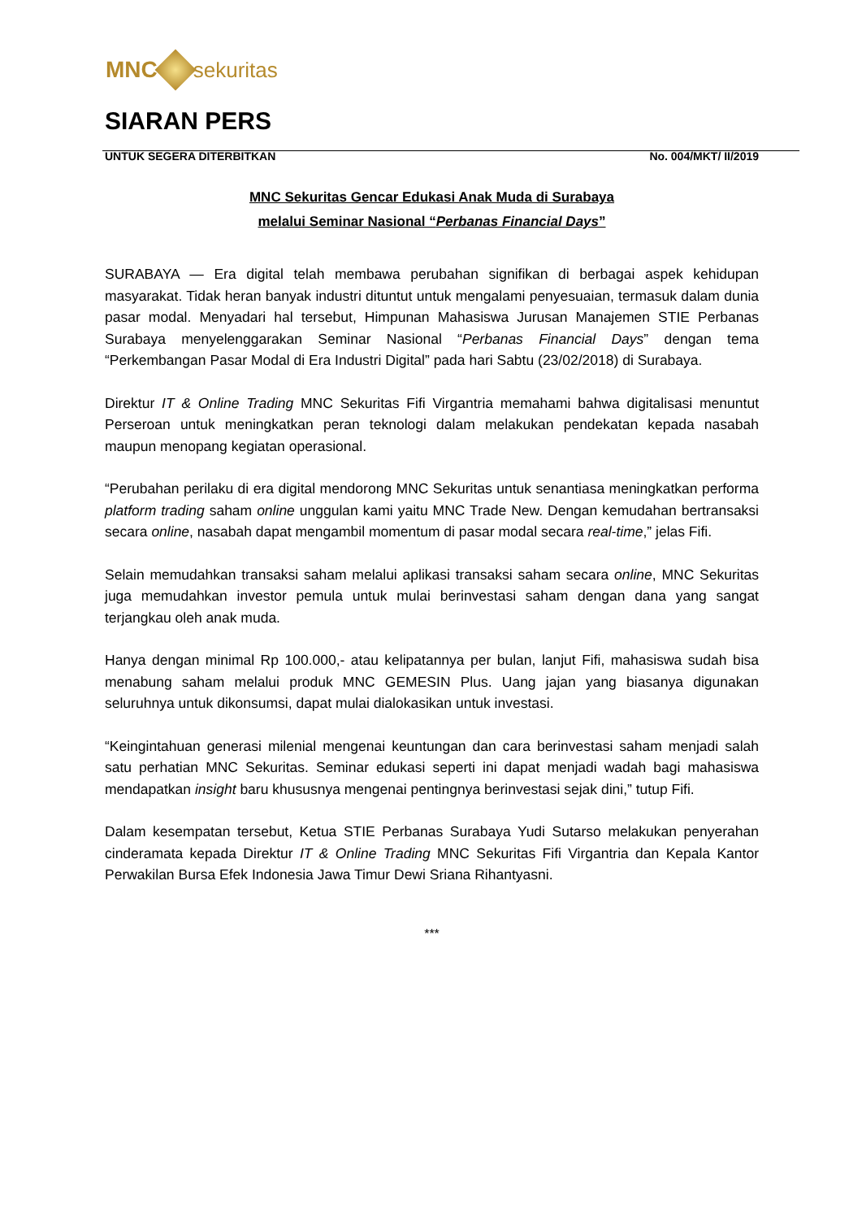MNC sekuritas
SIARAN PERS
UNTUK SEGERA DITERBITKAN No. 004/MKT/ II/2019
MNC Sekuritas Gencar Edukasi Anak Muda di Surabaya
melalui Seminar Nasional “Perbanas Financial Days”
SURABAYA — Era digital telah membawa perubahan signifikan di berbagai aspek kehidupan masyarakat. Tidak heran banyak industri dituntut untuk mengalami penyesuaian, termasuk dalam dunia pasar modal. Menyadari hal tersebut, Himpunan Mahasiswa Jurusan Manajemen STIE Perbanas Surabaya menyelenggarakan Seminar Nasional “Perbanas Financial Days” dengan tema “Perkembangan Pasar Modal di Era Industri Digital” pada hari Sabtu (23/02/2018) di Surabaya.
Direktur IT & Online Trading MNC Sekuritas Fifi Virgantria memahami bahwa digitalisasi menuntut Perseroan untuk meningkatkan peran teknologi dalam melakukan pendekatan kepada nasabah maupun menopang kegiatan operasional.
“Perubahan perilaku di era digital mendorong MNC Sekuritas untuk senantiasa meningkatkan performa platform trading saham online unggulan kami yaitu MNC Trade New. Dengan kemudahan bertransaksi secara online, nasabah dapat mengambil momentum di pasar modal secara real-time,” jelas Fifi.
Selain memudahkan transaksi saham melalui aplikasi transaksi saham secara online, MNC Sekuritas juga memudahkan investor pemula untuk mulai berinvestasi saham dengan dana yang sangat terjangkau oleh anak muda.
Hanya dengan minimal Rp 100.000,- atau kelipatannya per bulan, lanjut Fifi, mahasiswa sudah bisa menabung saham melalui produk MNC GEMESIN Plus. Uang jajan yang biasanya digunakan seluruhnya untuk dikonsumsi, dapat mulai dialokasikan untuk investasi.
“Keingintahuan generasi milenial mengenai keuntungan dan cara berinvestasi saham menjadi salah satu perhatian MNC Sekuritas. Seminar edukasi seperti ini dapat menjadi wadah bagi mahasiswa mendapatkan insight baru khususnya mengenai pentingnya berinvestasi sejak dini,” tutup Fifi.
Dalam kesempatan tersebut, Ketua STIE Perbanas Surabaya Yudi Sutarso melakukan penyerahan cinderamata kepada Direktur IT & Online Trading MNC Sekuritas Fifi Virgantria dan Kepala Kantor Perwakilan Bursa Efek Indonesia Jawa Timur Dewi Sriana Rihantyasni.
***